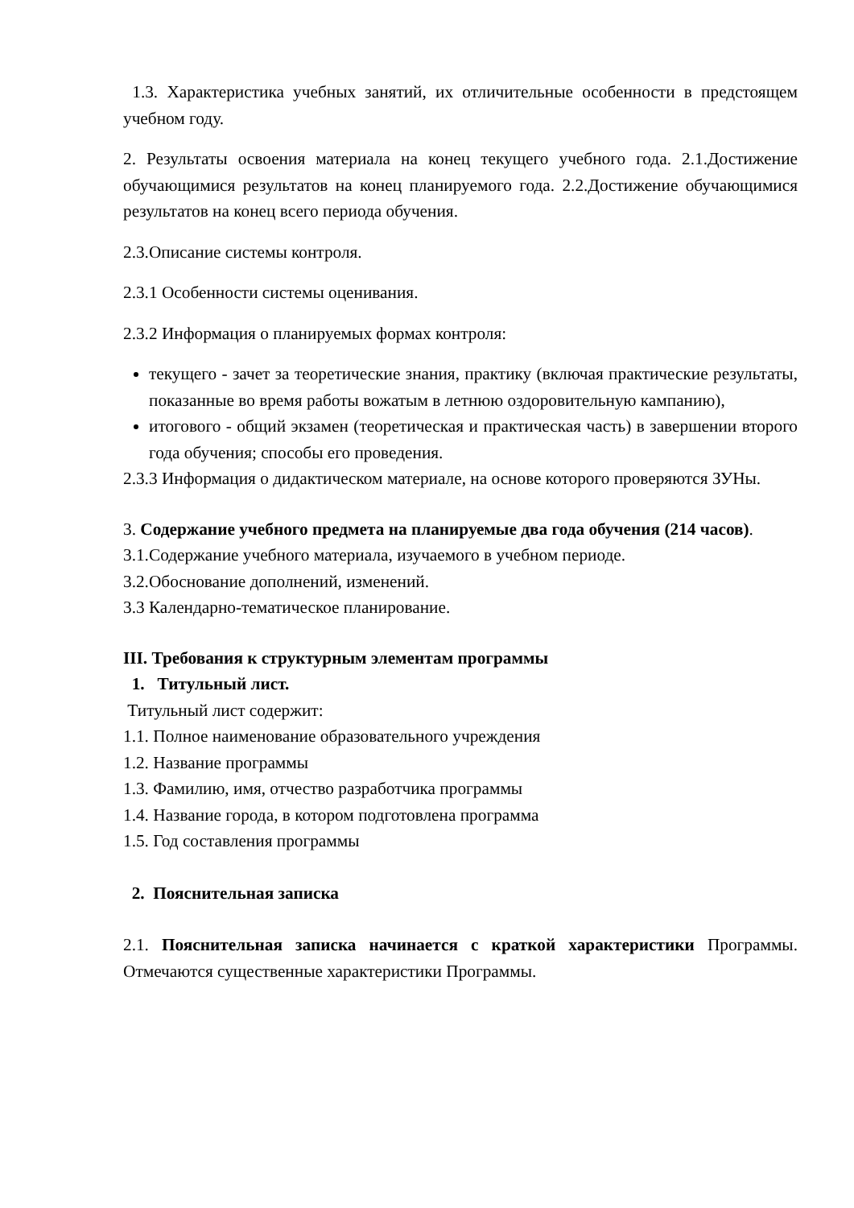1.3. Характеристика учебных занятий, их отличительные особенности в предстоящем учебном году.
2. Результаты освоения материала на конец текущего учебного года. 2.1.Достижение обучающимися результатов на конец планируемого года. 2.2.Достижение обучающимися результатов на конец всего периода обучения.
2.3.Описание системы контроля.
2.3.1 Особенности системы оценивания.
2.3.2 Информация о планируемых формах контроля:
текущего - зачет за теоретические знания, практику (включая практические результаты, показанные во время работы вожатым в летнюю оздоровительную кампанию),
итогового - общий экзамен (теоретическая и практическая часть) в завершении второго года обучения; способы его проведения.
2.3.3 Информация о дидактическом материале, на основе которого проверяются ЗУНы.
3. Содержание учебного предмета на планируемые два года обучения (214 часов).
3.1.Содержание учебного материала, изучаемого в учебном периоде.
3.2.Обоснование дополнений, изменений.
3.3 Календарно-тематическое планирование.
III. Требования к структурным элементам программы
1. Титульный лист.
Титульный лист содержит:
1.1. Полное наименование образовательного учреждения
1.2. Название программы
1.3. Фамилию, имя, отчество разработчика программы
1.4. Название города, в котором подготовлена программа
1.5. Год составления программы
2. Пояснительная записка
2.1. Пояснительная записка начинается с краткой характеристики Программы. Отмечаются существенные характеристики Программы.